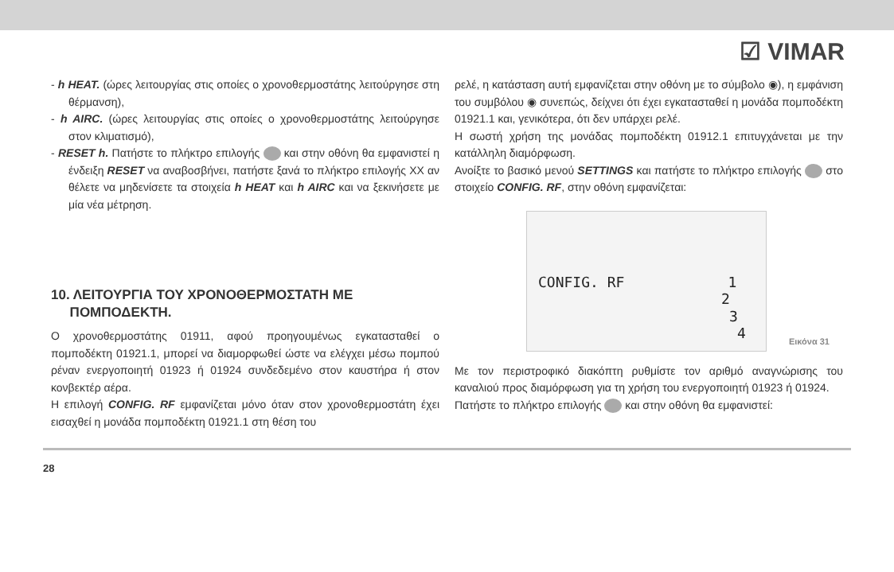☑ VIMAR
- h HEAT. (ώρες λειτουργίας στις οποίες ο χρονοθερμοστάτης λειτούργησε στη θέρμανση),
- h AIRC. (ώρες λειτουργίας στις οποίες ο χρονοθερμοστάτης λειτούργησε στον κλιματισμό),
- RESET h. Πατήστε το πλήκτρο επιλογής και στην οθόνη θα εμφανιστεί η ένδειξη RESET να αναβοσβήνει, πατήστε ξανά το πλήκτρο επιλογής XX αν θέλετε να μηδενίσετε τα στοιχεία h HEAT και h AIRC και να ξεκινήσετε με μία νέα μέτρηση.
10. ΛΕΙΤΟΥΡΓΙΑ ΤΟΥ ΧΡΟΝΟΘΕΡΜΟΣΤΑΤΗ ΜΕ
ΠΟΜΠΟΔΕΚΤΗ.
Ο χρονοθερμοστάτης 01911, αφού προηγουμένως εγκατασταθεί ο πομποδέκτη 01921.1, μπορεί να διαμορφωθεί ώστε να ελέγχει μέσω πομπού ρέναν ενεργοποιητή 01923 ή 01924 συνδεδεμένο στον καυστήρα ή στον κονβεκτέρ αέρα.
Η επιλογή CONFIG. RF εμφανίζεται μόνο όταν στον χρονοθερμοστάτη έχει εισαχθεί η μονάδα πομποδέκτη 01921.1 στη θέση του
ρελέ, η κατάσταση αυτή εμφανίζεται στην οθόνη με το σύμβολο ◉), η εμφάνιση του συμβόλου ◉ συνεπώς, δείχνει ότι έχει εγκατασταθεί η μονάδα πομποδέκτη 01921.1 και, γενικότερα, ότι δεν υπάρχει ρελέ.
Η σωστή χρήση της μονάδας πομποδέκτη 01912.1 επιτυγχάνεται με την κατάλληλη διαμόρφωση.
Ανοίξτε το βασικό μενού SETTINGS και πατήστε το πλήκτρο επιλογής στο στοιχείο CONFIG. RF, στην οθόνη εμφανίζεται:
CONFIG. RF 1
2
3
4
Εικόνα 31
Με τον περιστροφικό διακόπτη ρυθμίστε τον αριθμό αναγνώρισης του καναλιού προς διαμόρφωση για τη χρήση του ενεργοποιητή 01923 ή 01924.
Πατήστε το πλήκτρο επιλογής και στην οθόνη θα εμφανιστεί:
28